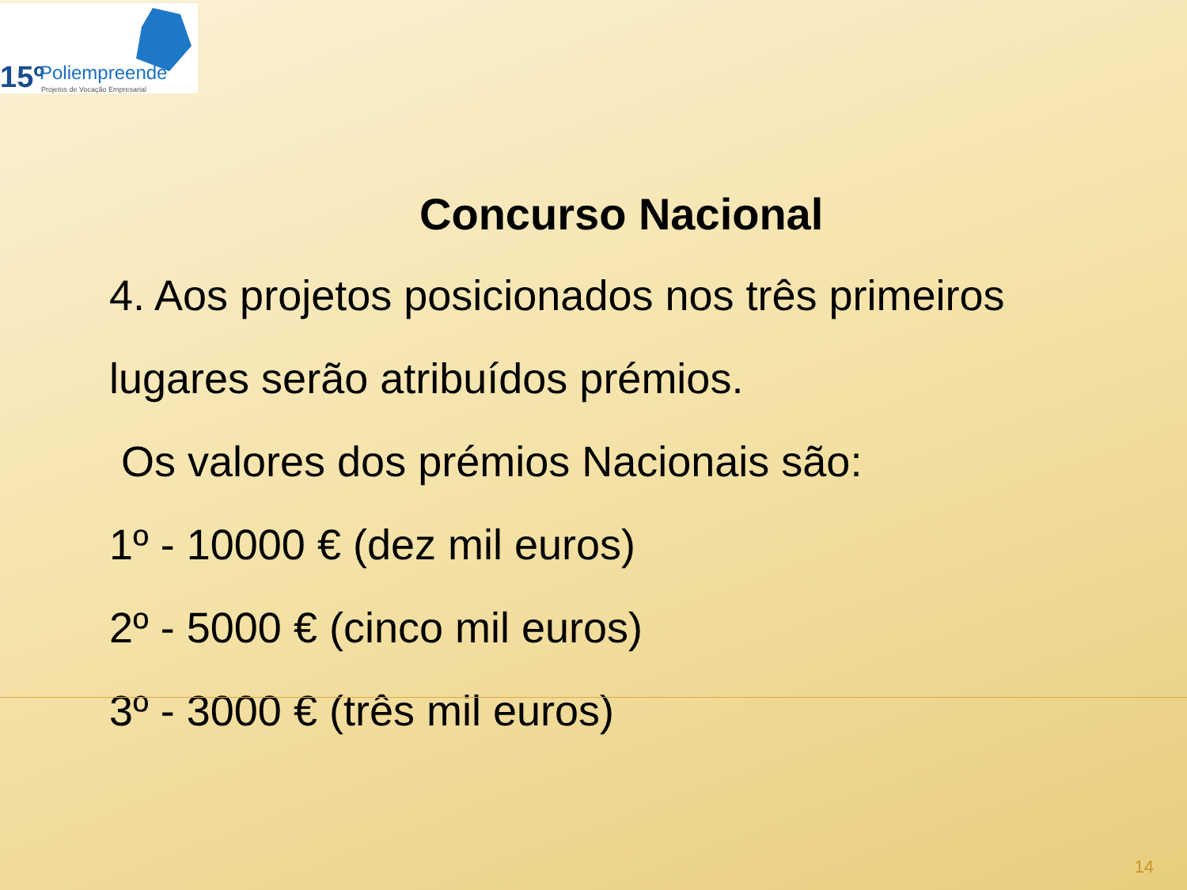15º Poliempreende
Projetos de Vocação Empresarial
Concurso Nacional
4. Aos projetos posicionados nos três primeiros
lugares serão atribuídos prémios.
Os valores dos prémios Nacionais são:
1º - 10000 € (dez mil euros)
2º - 5000 € (cinco mil euros)
3º - 3000 € (três mil euros)
14